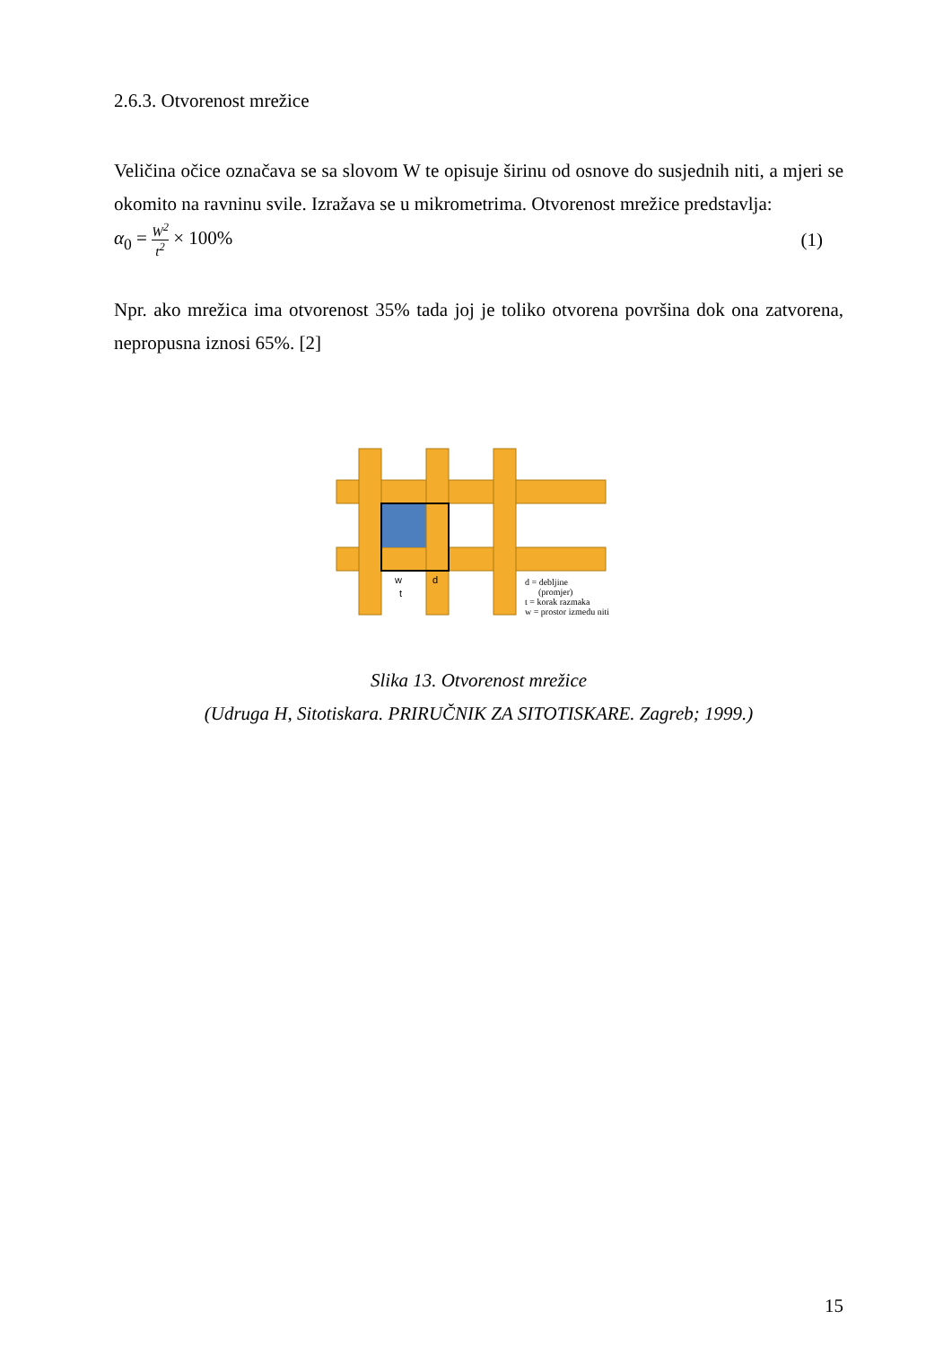2.6.3. Otvorenost mrežice
Veličina očice označava se sa slovom W te opisuje širinu od osnove do susjednih niti, a mjeri se okomito na ravninu svile. Izražava se u mikrometrima. Otvorenost mrežice predstavlja:
α<sub>0</sub> = W<sup>2</sup> t<sup>2</sup> × 100% (1)
Npr. ako mrežica ima otvorenost 35% tada joj je toliko otvorena površina dok ona zatvorena, nepropusna iznosi 65%. [2]
w
t
d
d = debljine
(promjer)
t = korak razmaka
w = prostor izmedu niti
Slika 13. Otvorenost mrežice
(Udruga H, Sitotiskara. PRIRUČNIK ZA SITOTISKARE. Zagreb; 1999.)
15